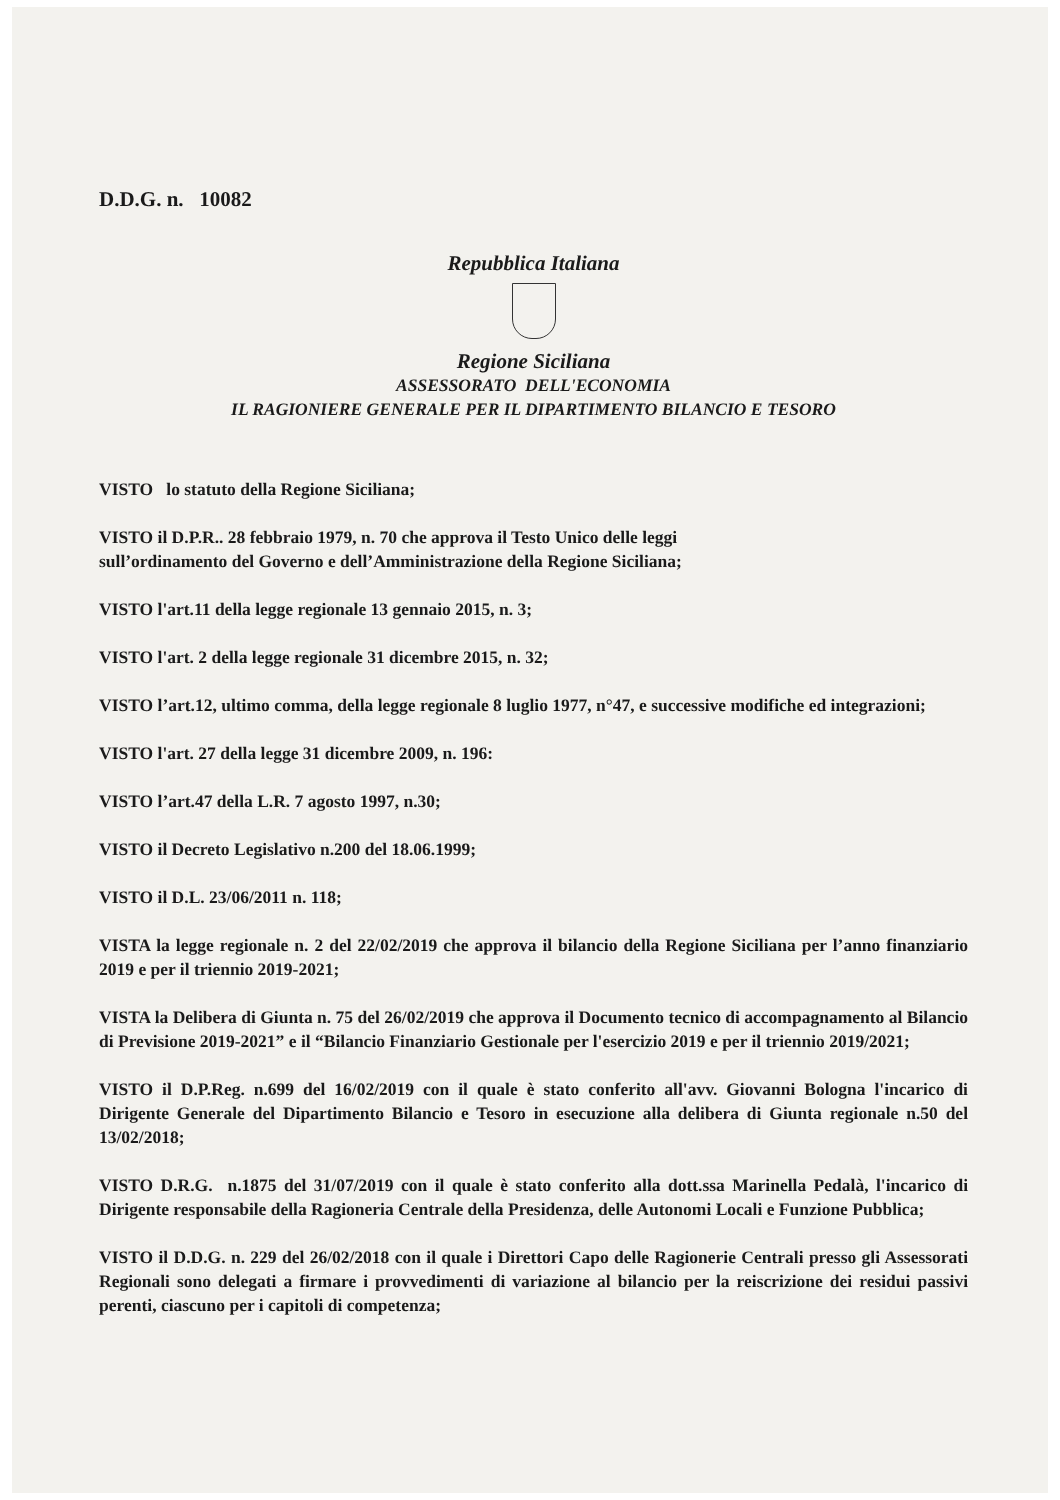D.D.G. n. 10082
Repubblica Italiana
Regione Siciliana
ASSESSORATO DELL'ECONOMIA
IL RAGIONIERE GENERALE PER IL DIPARTIMENTO BILANCIO E TESORO
VISTO lo statuto della Regione Siciliana;
VISTO il D.P.R.. 28 febbraio 1979, n. 70 che approva il Testo Unico delle leggi
sull’ordinamento del Governo e dell’Amministrazione della Regione Siciliana;
VISTO l'art.11 della legge regionale 13 gennaio 2015, n. 3;
VISTO l'art. 2 della legge regionale 31 dicembre 2015, n. 32;
VISTO l’art.12, ultimo comma, della legge regionale 8 luglio 1977, n°47, e successive modifiche ed integrazioni;
VISTO l'art. 27 della legge 31 dicembre 2009, n. 196:
VISTO l’art.47 della L.R. 7 agosto 1997, n.30;
VISTO il Decreto Legislativo n.200 del 18.06.1999;
VISTO il D.L. 23/06/2011 n. 118;
VISTA la legge regionale n. 2 del 22/02/2019 che approva il bilancio della Regione Siciliana per l’anno finanziario 2019 e per il triennio 2019-2021;
VISTA la Delibera di Giunta n. 75 del 26/02/2019 che approva il Documento tecnico di accompagnamento al Bilancio di Previsione 2019-2021” e il “Bilancio Finanziario Gestionale per l'esercizio 2019 e per il triennio 2019/2021;
VISTO il D.P.Reg. n.699 del 16/02/2019 con il quale è stato conferito all'avv. Giovanni Bologna l'incarico di Dirigente Generale del Dipartimento Bilancio e Tesoro in esecuzione alla delibera di Giunta regionale n.50 del 13/02/2018;
VISTO D.R.G. n.1875 del 31/07/2019 con il quale è stato conferito alla dott.ssa Marinella Pedalà, l'incarico di Dirigente responsabile della Ragioneria Centrale della Presidenza, delle Autonomi Locali e Funzione Pubblica;
VISTO il D.D.G. n. 229 del 26/02/2018 con il quale i Direttori Capo delle Ragionerie Centrali presso gli Assessorati Regionali sono delegati a firmare i provvedimenti di variazione al bilancio per la reiscrizione dei residui passivi perenti, ciascuno per i capitoli di competenza;